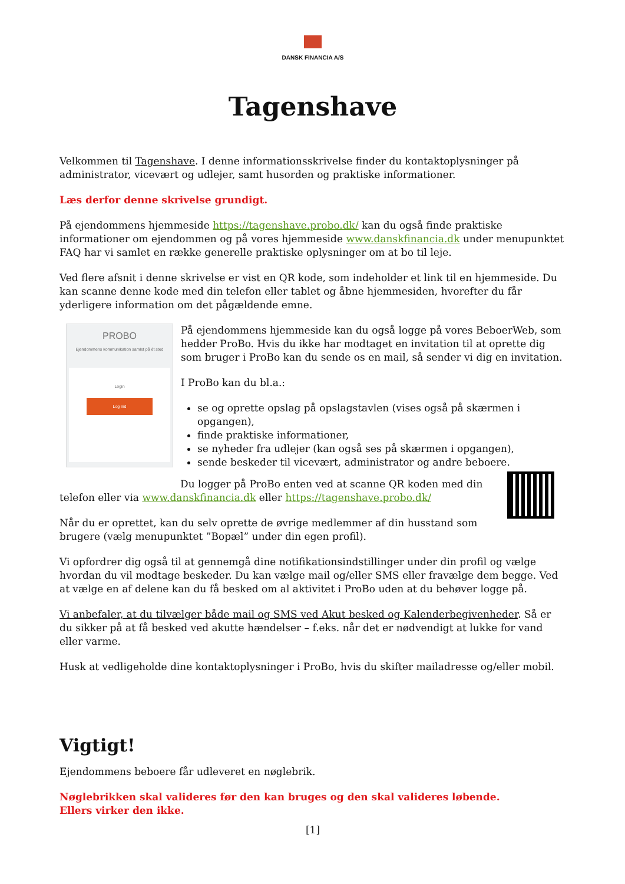DANSK FINANCIA A/S
Tagenshave
Velkommen til Tagenshave. I denne informationsskrivelse finder du kontaktoplysninger på administrator, vicevært og udlejer, samt husorden og praktiske informationer.
Læs derfor denne skrivelse grundigt.
På ejendommens hjemmeside https://tagenshave.probo.dk/ kan du også finde praktiske informationer om ejendommen og på vores hjemmeside www.danskfinancia.dk under menupunktet FAQ har vi samlet en række generelle praktiske oplysninger om at bo til leje.
Ved flere afsnit i denne skrivelse er vist en QR kode, som indeholder et link til en hjemmeside. Du kan scanne denne kode med din telefon eller tablet og åbne hjemmesiden, hvorefter du får yderligere information om det pågældende emne.
PROBO
Ejendommens kommunikation samlet på ét sted
Login
Log ind
På ejendommens hjemmeside kan du også logge på vores BeboerWeb, som hedder ProBo. Hvis du ikke har modtaget en invitation til at oprette dig som bruger i ProBo kan du sende os en mail, så sender vi dig en invitation.
I ProBo kan du bl.a.:
se og oprette opslag på opslagstavlen (vises også på skærmen i opgangen),
finde praktiske informationer,
se nyheder fra udlejer (kan også ses på skærmen i opgangen),
sende beskeder til vicevært, administrator og andre beboere.
Du logger på ProBo enten ved at scanne QR koden med din telefon eller via www.danskfinancia.dk eller https://tagenshave.probo.dk/
Når du er oprettet, kan du selv oprette de øvrige medlemmer af din husstand som brugere (vælg menupunktet ”Bopæl” under din egen profil).
Vi opfordrer dig også til at gennemgå dine notifikationsindstillinger under din profil og vælge hvordan du vil modtage beskeder. Du kan vælge mail og/eller SMS eller fravælge dem begge. Ved at vælge en af delene kan du få besked om al aktivitet i ProBo uden at du behøver logge på.
Vi anbefaler, at du tilvælger både mail og SMS ved Akut besked og Kalenderbegivenheder. Så er du sikker på at få besked ved akutte hændelser – f.eks. når det er nødvendigt at lukke for vand eller varme.
Husk at vedligeholde dine kontaktoplysninger i ProBo, hvis du skifter mailadresse og/eller mobil.
Vigtigt!
Ejendommens beboere får udleveret en nøglebrik.
Nøglebrikken skal valideres før den kan bruges og den skal valideres løbende.
Ellers virker den ikke.
[1]